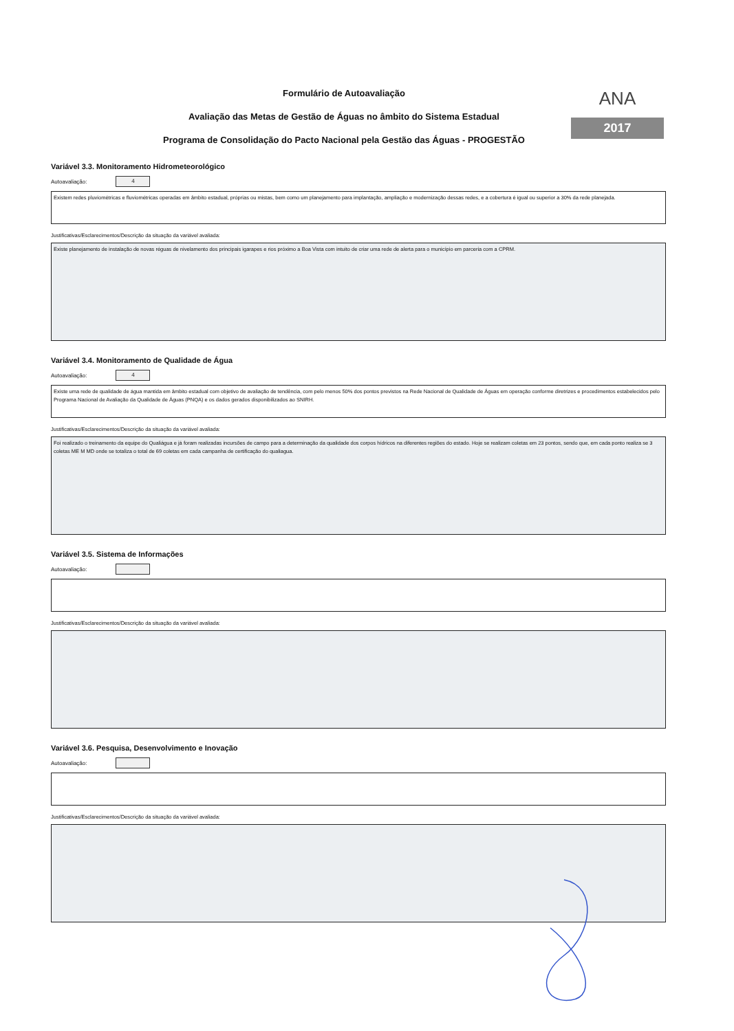Formulário de Autoavaliação
Avaliação das Metas de Gestão de Águas no âmbito do Sistema Estadual
Programa de Consolidação do Pacto Nacional pela Gestão das Águas - PROGESTÃO
ANA
2017
Variável 3.3. Monitoramento Hidrometeorológico
Autoavaliação: 4
Existem redes pluviométricas e fluviométricas operadas em âmbito estadual, próprias ou mistas, bem como um planejamento para implantação, ampliação e modernização dessas redes, e a cobertura é igual ou superior a 30% da rede planejada.
Justificativas/Esclarecimentos/Descrição da situação da variável avaliada:
Existe planejamento de instalação de novas réguas de nivelamento dos principais igarapes e rios próximo a Boa Vista com intuito de criar uma rede de alerta para o município em parceria com a CPRM.
Variável 3.4. Monitoramento de Qualidade de Água
Autoavaliação: 4
Existe uma rede de qualidade de água mantida em âmbito estadual com objetivo de avaliação de tendência, com pelo menos 50% dos pontos previstos na Rede Nacional de Qualidade de Águas em operação conforme diretrizes e procedimentos estabelecidos pelo Programa Nacional de Avaliação da Qualidade de Águas (PNQA) e os dados gerados disponibilizados ao SNIRH.
Justificativas/Esclarecimentos/Descrição da situação da variável avaliada:
Foi realizado o treinamento da equipe do Qualiágua e já foram realizadas incursões de campo para a determinação da qualidade dos corpos hídricos na diferentes regiões do estado. Hoje se realizam coletas em 23 pontos, sendo que, em cada ponto realiza se 3 coletas ME M MD onde se totaliza o total de 69 coletas em cada campanha de certificação do qualiagua.
Variável 3.5. Sistema de Informações
Autoavaliação:
Justificativas/Esclarecimentos/Descrição da situação da variável avaliada:
Variável 3.6. Pesquisa, Desenvolvimento e Inovação
Autoavaliação:
Justificativas/Esclarecimentos/Descrição da situação da variável avaliada: